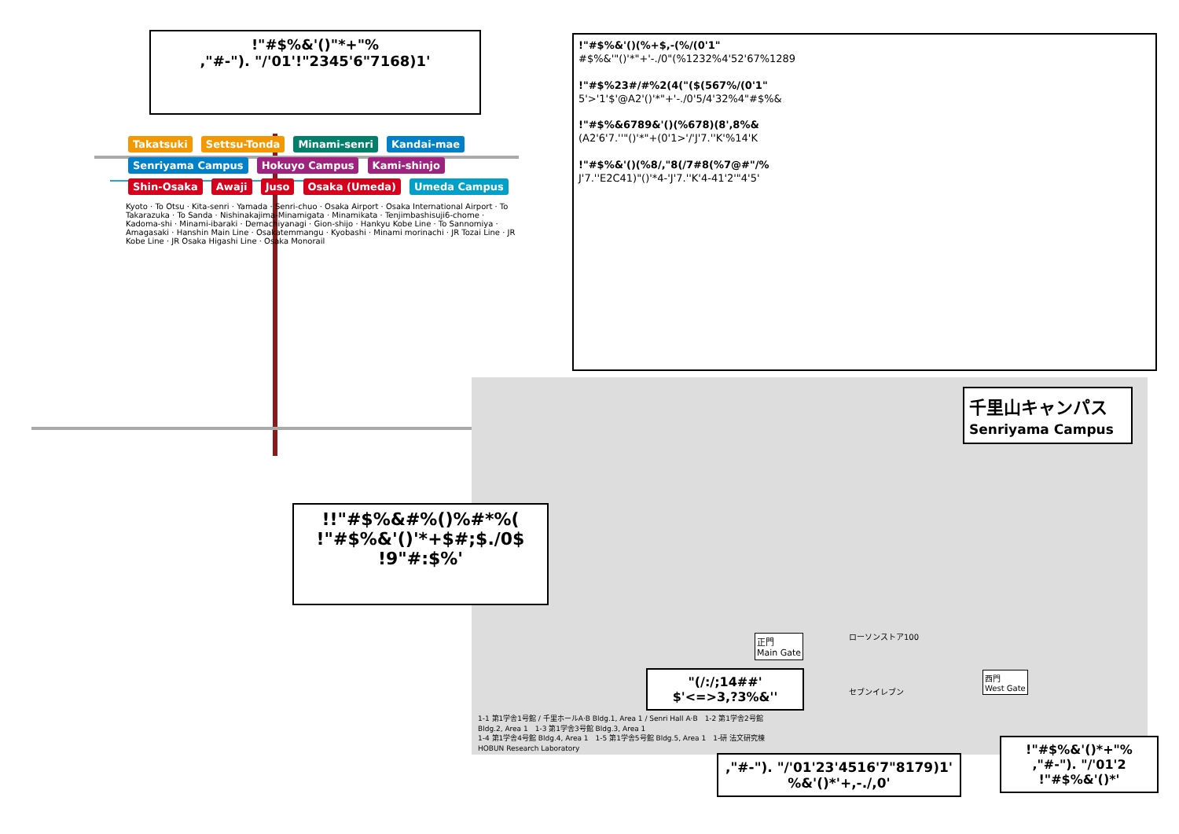Takatsuki Settsu-Tonda Minami-senri Kandai-mae Senriyama Campus Hokuyo Campus Kami-shinjo Shin-Osaka Awaji Juso Osaka (Umeda) Umeda Campus
Kyoto · To Otsu · Kita-senri · Yamada · Senri-chuo · Osaka Airport · Osaka International Airport · To Takarazuka · To Sanda · Nishinakajima-Minamigata · Minamikata · Tenjimbashisuji6-chome · Kadoma-shi · Minami-ibaraki · Demachiyanagi · Gion-shijo · Hankyu Kobe Line · To Sannomiya · Amagasaki · Hanshin Main Line · Osakatemmangu · Kyobashi · Minami morinachi · JR Tozai Line · JR Kobe Line · JR Osaka Higashi Line · Osaka Monorail
!"#$%&'()"*+"%
,"#-"). "/'01'!"2345'6"7168)1'
!"#$%&'()(%+$,-(%/(0'1"
#$%&'"()'*"+'-./0"(%1232%4'52'67%1289
!"#$%23#/#%2(4("($(567%/(0'1"
5'>'1'$'@A2'()'*"+'-./0'5/4'32%4"#$%&
!"#$%&6789&'()(%678)(8',8%&
(A2'6'7.''"()'*"+(0'1>'/'J'7.''K'%14'K
!"#$%&'()(%8/,"8(/7#8(%7@#"/%
J'7.''E2C41)"()'*4-'J'7.''K'4-41'2'"4'5'
千里山キャンパス
Senriyama Campus
!!"#$%&#%()%#*%(
!"#$%&'()'*+$#;$./0$
!9"#:$%'
正門
Main Gate
西門
West Gate
ローソンストア100
セブンイレブン
"(/:/;14##'
$'<=>3,?3%&''
1-1 第1学舎1号館 / 千里ホールA·B Bldg.1, Area 1 / Senri Hall A·B　1-2 第1学舎2号館 Bldg.2, Area 1　1-3 第1学舎3号館 Bldg.3, Area 1
1-4 第1学舎4号館 Bldg.4, Area 1　1-5 第1学舎5号館 Bldg.5, Area 1　1-研 法文研究棟 HOBUN Research Laboratory
,"#-"). "/'01'23'4516'7"8179)1'
%&'()*'+,-./,0'
!"#$%&'()*+"%
,"#-"). "/'01'2
!"#$%&'()*'